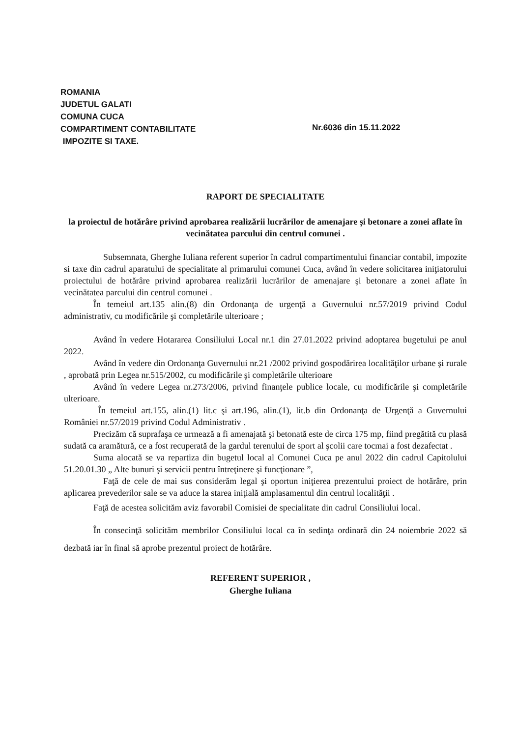ROMANIA
JUDETUL GALATI
COMUNA CUCA
COMPARTIMENT CONTABILITATE
IMPOZITE SI TAXE.
Nr.6036 din 15.11.2022
RAPORT DE SPECIALITATE
la proiectul de hotărâre privind aprobarea realizării lucrărilor de amenajare şi betonare a zonei aflate în vecinătatea parcului din centrul comunei .
Subsemnata, Gherghe Iuliana referent superior în cadrul compartimentului financiar contabil, impozite si taxe din cadrul aparatului de specialitate al primarului comunei Cuca, având în vedere solicitarea iniţiatorului proiectului de hotărâre privind aprobarea realizării lucrărilor de amenajare şi betonare a zonei aflate în vecinătatea parcului din centrul comunei .
În temeiul art.135 alin.(8) din Ordonanţa de urgenţă a Guvernului nr.57/2019 privind Codul administrativ, cu modificările şi completările ulterioare ;
Având în vedere Hotararea Consiliului Local nr.1 din 27.01.2022 privind adoptarea bugetului pe anul 2022.
Având în vedere din Ordonanţa Guvernului nr.21 /2002 privind gospodărirea localităţilor urbane şi rurale , aprobată prin Legea nr.515/2002, cu modificările şi completările ulterioare
Având în vedere Legea nr.273/2006, privind finanţele publice locale, cu modificările şi completările ulterioare.
În temeiul art.155, alin.(1) lit.c şi art.196, alin.(1), lit.b din Ordonanţa de Urgenţă a Guvernului României nr.57/2019 privind Codul Administrativ .
Precizăm că suprafaşa ce urmează a fi amenajată şi betonată este de circa 175 mp, fiind pregătită cu plasă sudată ca aramătură, ce a fost recuperată de la gardul terenului de sport al şcolii care tocmai a fost dezafectat .
Suma alocată se va repartiza din bugetul local al Comunei Cuca pe anul 2022 din cadrul Capitolului 51.20.01.30 „ Alte bunuri şi servicii pentru întreţinere şi funcţionare ”,
Faţă de cele de mai sus considerăm legal şi oportun iniţierea prezentului proiect de hotărâre, prin aplicarea prevederilor sale se va aduce la starea iniţială amplasamentul din centrul localităţii .
Faţă de acestea solicităm aviz favorabil Comisiei de specialitate din cadrul Consiliului local.
În consecinţă solicităm membrilor Consiliului local ca în sedinţa ordinară din 24 noiembrie 2022 să dezbată iar în final să aprobe prezentul proiect de hotărâre.
REFERENT SUPERIOR ,
Gherghe Iuliana